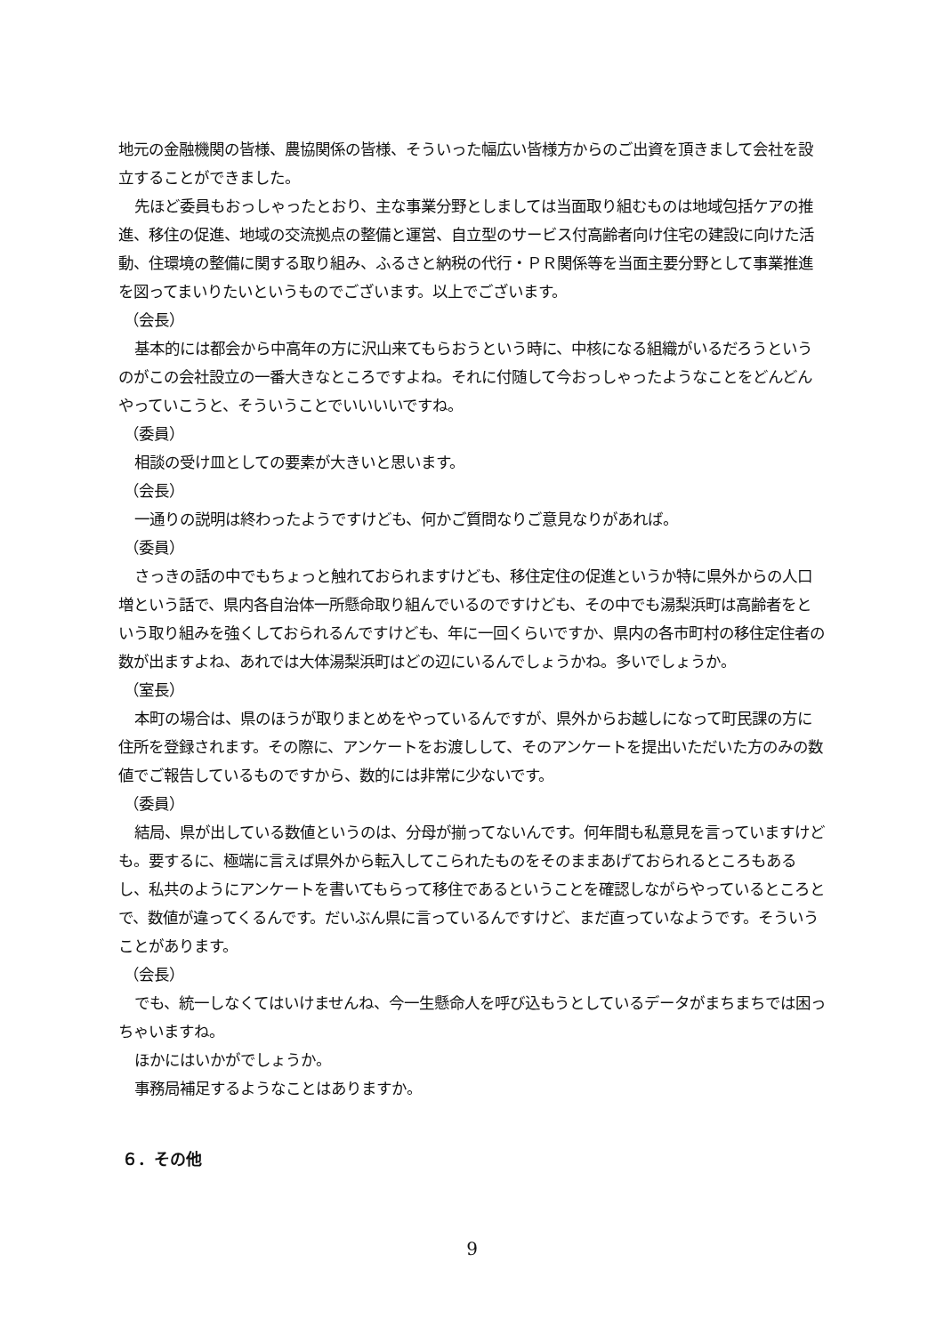地元の金融機関の皆様、農協関係の皆様、そういった幅広い皆様方からのご出資を頂きまして会社を設立することができました。
先ほど委員もおっしゃったとおり、主な事業分野としましては当面取り組むものは地域包括ケアの推進、移住の促進、地域の交流拠点の整備と運営、自立型のサービス付高齢者向け住宅の建設に向けた活動、住環境の整備に関する取り組み、ふるさと納税の代行・ＰＲ関係等を当面主要分野として事業推進を図ってまいりたいというものでございます。以上でございます。
（会長）
基本的には都会から中高年の方に沢山来てもらおうという時に、中核になる組織がいるだろうというのがこの会社設立の一番大きなところですよね。それに付随して今おっしゃったようなことをどんどんやっていこうと、そういうことでいいいいですね。
（委員）
相談の受け皿としての要素が大きいと思います。
（会長）
一通りの説明は終わったようですけども、何かご質問なりご意見なりがあれば。
（委員）
さっきの話の中でもちょっと触れておられますけども、移住定住の促進というか特に県外からの人口増という話で、県内各自治体一所懸命取り組んでいるのですけども、その中でも湯梨浜町は高齢者をという取り組みを強くしておられるんですけども、年に一回くらいですか、県内の各市町村の移住定住者の数が出ますよね、あれでは大体湯梨浜町はどの辺にいるんでしょうかね。多いでしょうか。
（室長）
本町の場合は、県のほうが取りまとめをやっているんですが、県外からお越しになって町民課の方に住所を登録されます。その際に、アンケートをお渡しして、そのアンケートを提出いただいた方のみの数値でご報告しているものですから、数的には非常に少ないです。
（委員）
結局、県が出している数値というのは、分母が揃ってないんです。何年間も私意見を言っていますけども。要するに、極端に言えば県外から転入してこられたものをそのままあげておられるところもあるし、私共のようにアンケートを書いてもらって移住であるということを確認しながらやっているところとで、数値が違ってくるんです。だいぶん県に言っているんですけど、まだ直っていなようです。そういうことがあります。
（会長）
でも、統一しなくてはいけませんね、今一生懸命人を呼び込もうとしているデータがまちまちでは困っちゃいますね。
ほかにはいかがでしょうか。
事務局補足するようなことはありますか。
６．その他
9